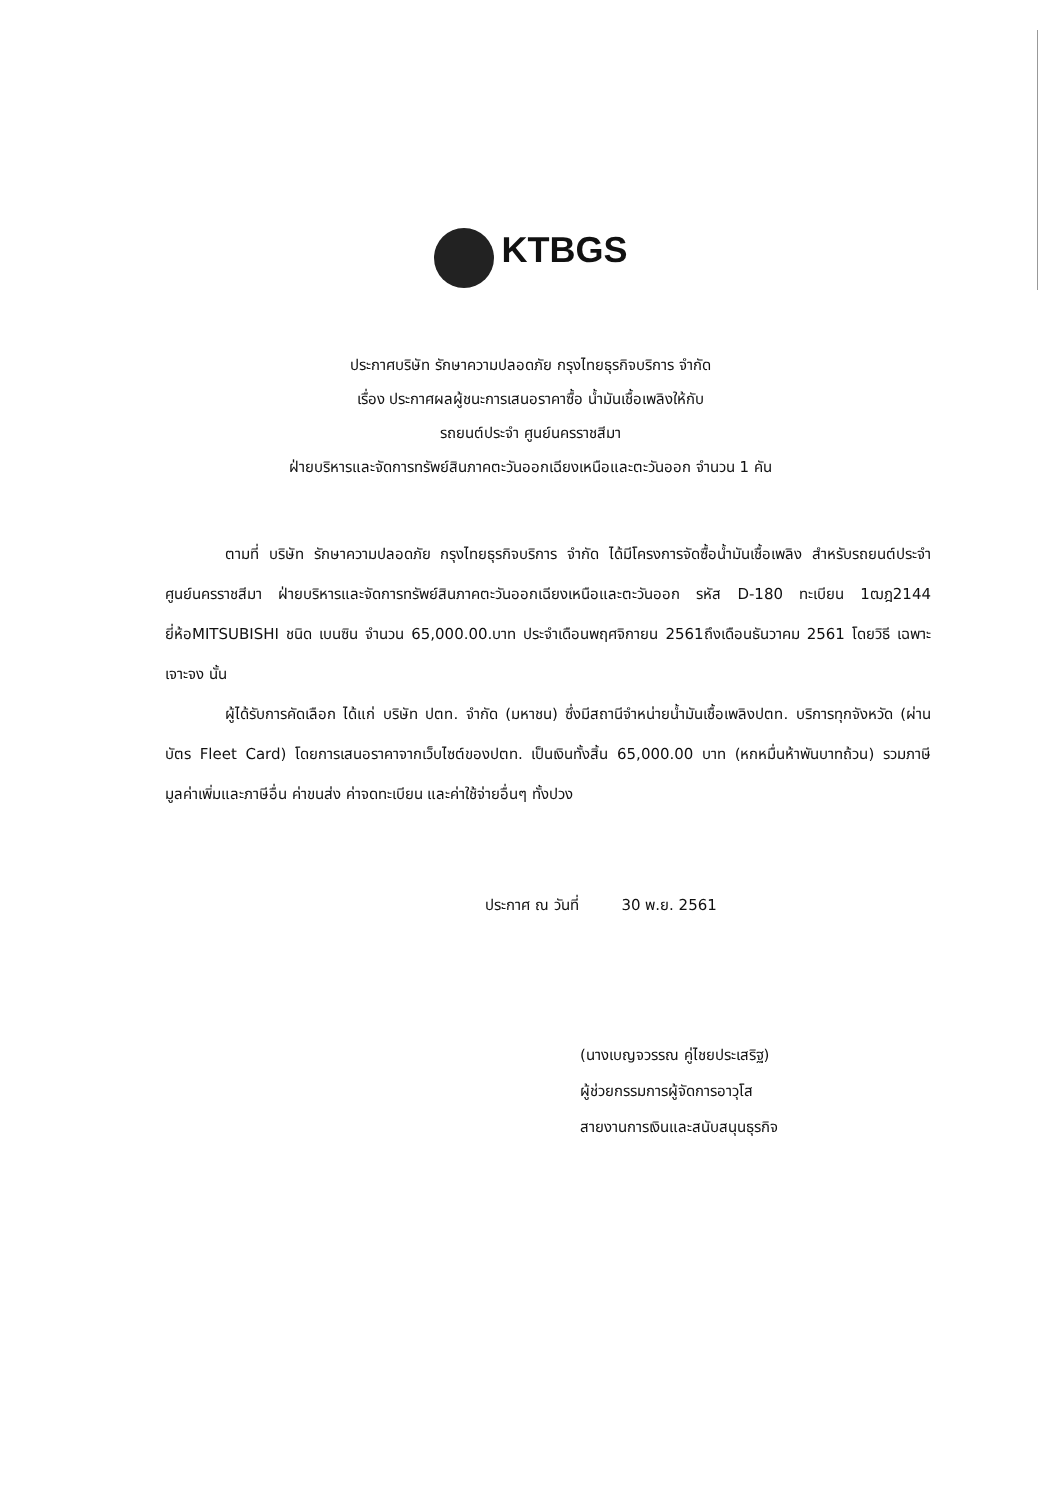KTBGS
ประกาศบริษัท รักษาความปลอดภัย กรุงไทยธุรกิจบริการ จำกัด
เรื่อง ประกาศผลผู้ชนะการเสนอราคาซื้อ น้ำมันเชื้อเพลิงให้กับ
รถยนต์ประจำ ศูนย์นครราชสีมา
ฝ่ายบริหารและจัดการทรัพย์สินภาคตะวันออกเฉียงเหนือและตะวันออก จำนวน 1 คัน
ตามที่ บริษัท รักษาความปลอดภัย กรุงไทยธุรกิจบริการ จำกัด ได้มีโครงการจัดซื้อน้ำมันเชื้อเพลิง สำหรับรถยนต์ประจำ ศูนย์นครราชสีมา ฝ่ายบริหารและจัดการทรัพย์สินภาคตะวันออกเฉียงเหนือและตะวันออก รหัส D-180 ทะเบียน 1ฒฎ2144 ยี่ห้อMITSUBISHI ชนิด เบนซิน จำนวน 65,000.00.บาท ประจำเดือนพฤศจิกายน 2561ถึงเดือนธันวาคม 2561 โดยวิธี เฉพาะเจาะจง นั้น
ผู้ได้รับการคัดเลือก ได้แก่ บริษัท ปตท. จำกัด (มหาชน) ซึ่งมีสถานีจำหน่ายน้ำมันเชื้อเพลิงปตท. บริการทุกจังหวัด (ผ่านบัตร Fleet Card) โดยการเสนอราคาจากเว็บไซต์ของปตท. เป็นเงินทั้งสิ้น 65,000.00 บาท (หกหมื่นห้าพันบาทถ้วน) รวมภาษีมูลค่าเพิ่มและภาษีอื่น ค่าขนส่ง ค่าจดทะเบียน และค่าใช้จ่ายอื่นๆ ทั้งปวง
ประกาศ ณ วันที่ 30 พ.ย. 2561
(นางเบญจวรรณ คู่ไชยประเสริฐ)
ผู้ช่วยกรรมการผู้จัดการอาวุโส
สายงานการเงินและสนับสนุนธุรกิจ